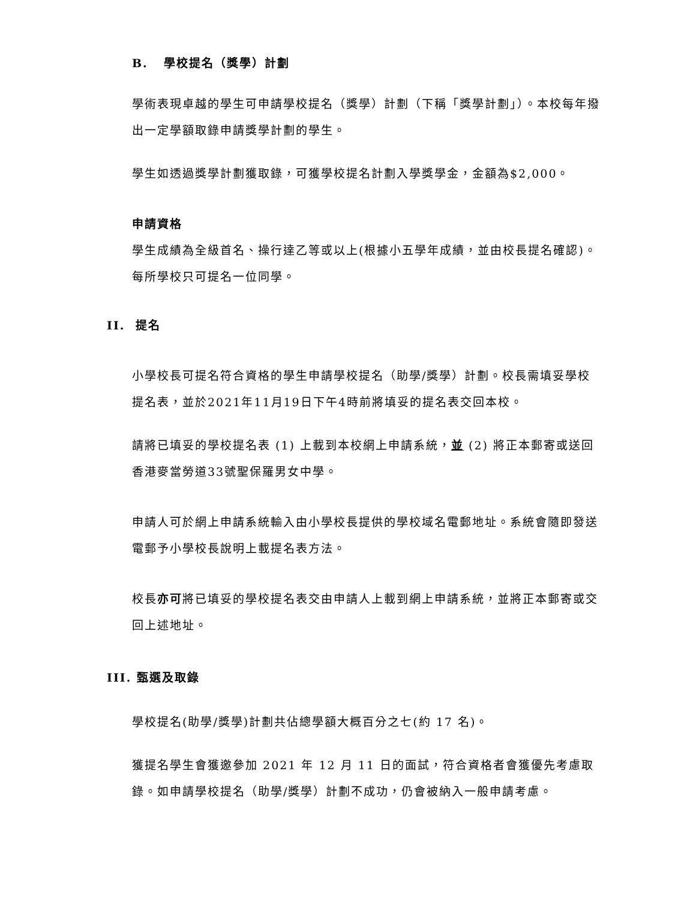B. 學校提名（獎學）計劃
學術表現卓越的學生可申請學校提名（獎學）計劃（下稱「獎學計劃」）。本校每年撥出一定學額取錄申請獎學計劃的學生。
學生如透過獎學計劃獲取錄，可獲學校提名計劃入學獎學金，金額為$2,000。
申請資格
學生成績為全級首名、操行達乙等或以上(根據小五學年成績，並由校長提名確認)。每所學校只可提名一位同學。
II. 提名
小學校長可提名符合資格的學生申請學校提名（助學/獎學）計劃。校長需填妥學校提名表，並於2021年11月19日下午4時前將填妥的提名表交回本校。
請將已填妥的學校提名表 (1) 上載到本校網上申請系統，並 (2) 將正本郵寄或送回香港麥當勞道33號聖保羅男女中學。
申請人可於網上申請系統輸入由小學校長提供的學校域名電郵地址。系統會隨即發送電郵予小學校長說明上載提名表方法。
校長亦可將已填妥的學校提名表交由申請人上載到網上申請系統，並將正本郵寄或交回上述地址。
III. 甄選及取錄
學校提名(助學/獎學)計劃共佔總學額大概百分之七(約 17 名)。
獲提名學生會獲邀參加 2021 年 12 月 11 日的面試，符合資格者會獲優先考慮取錄。如申請學校提名（助學/獎學）計劃不成功，仍會被納入一般申請考慮。